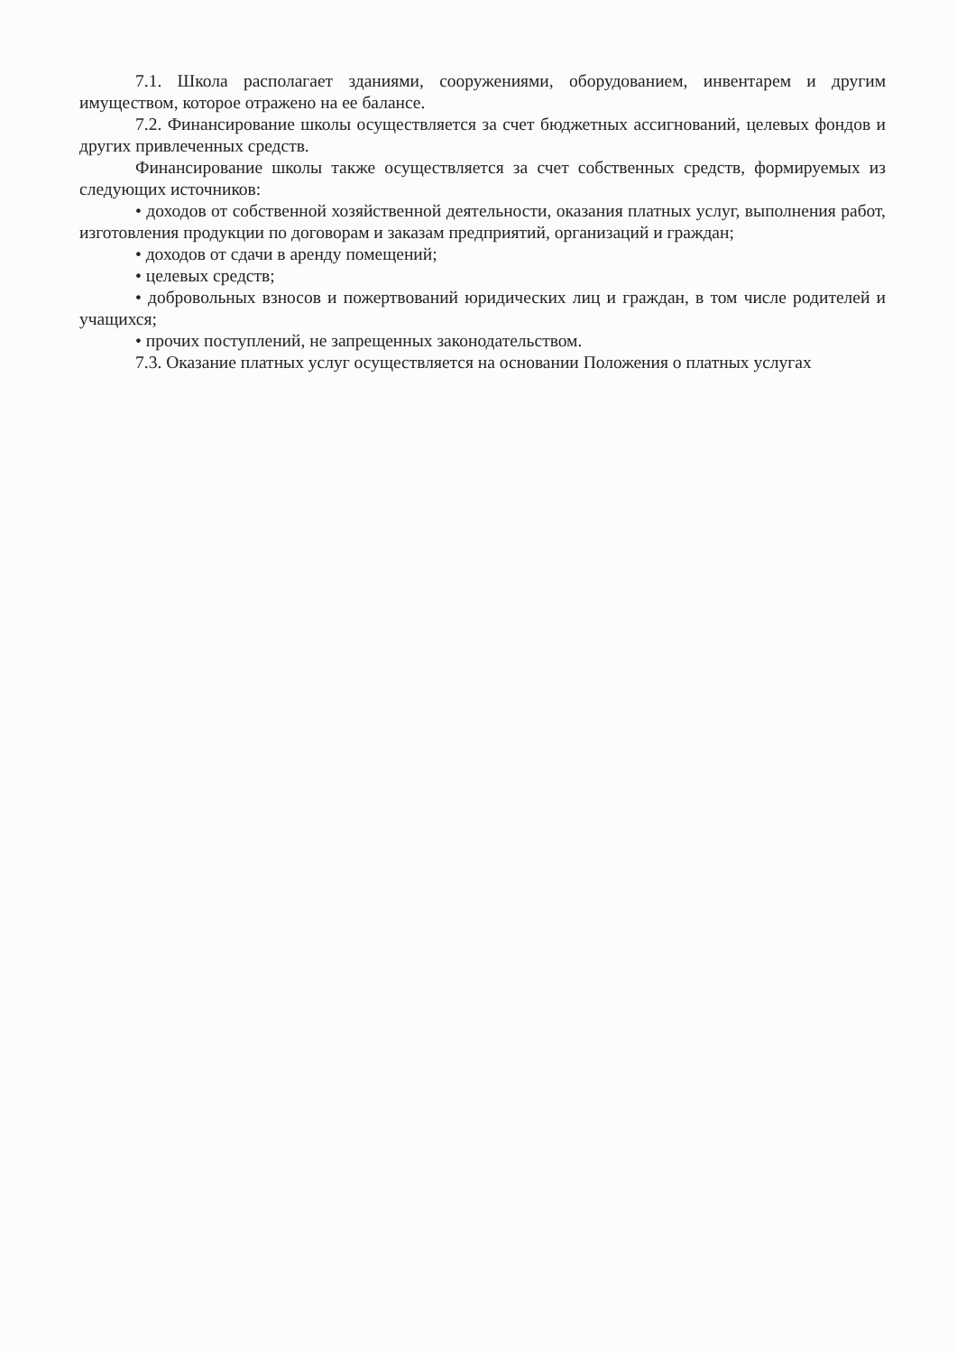7.1. Школа располагает зданиями, сооружениями, оборудованием, инвентарем и другим имуществом, которое отражено на ее балансе.
7.2. Финансирование школы осуществляется за счет бюджетных ассигнований, целевых фондов и других привлеченных средств.
Финансирование школы также осуществляется за счет собственных средств, формируемых из следующих источников:
• доходов от собственной хозяйственной деятельности, оказания платных услуг, выполнения работ, изготовления продукции по договорам и заказам предприятий, организаций и граждан;
• доходов от сдачи в аренду помещений;
• целевых средств;
• добровольных взносов и пожертвований юридических лиц и граждан, в том числе родителей и учащихся;
• прочих поступлений, не запрещенных законодательством.
7.3. Оказание платных услуг осуществляется на основании Положения о платных услугах